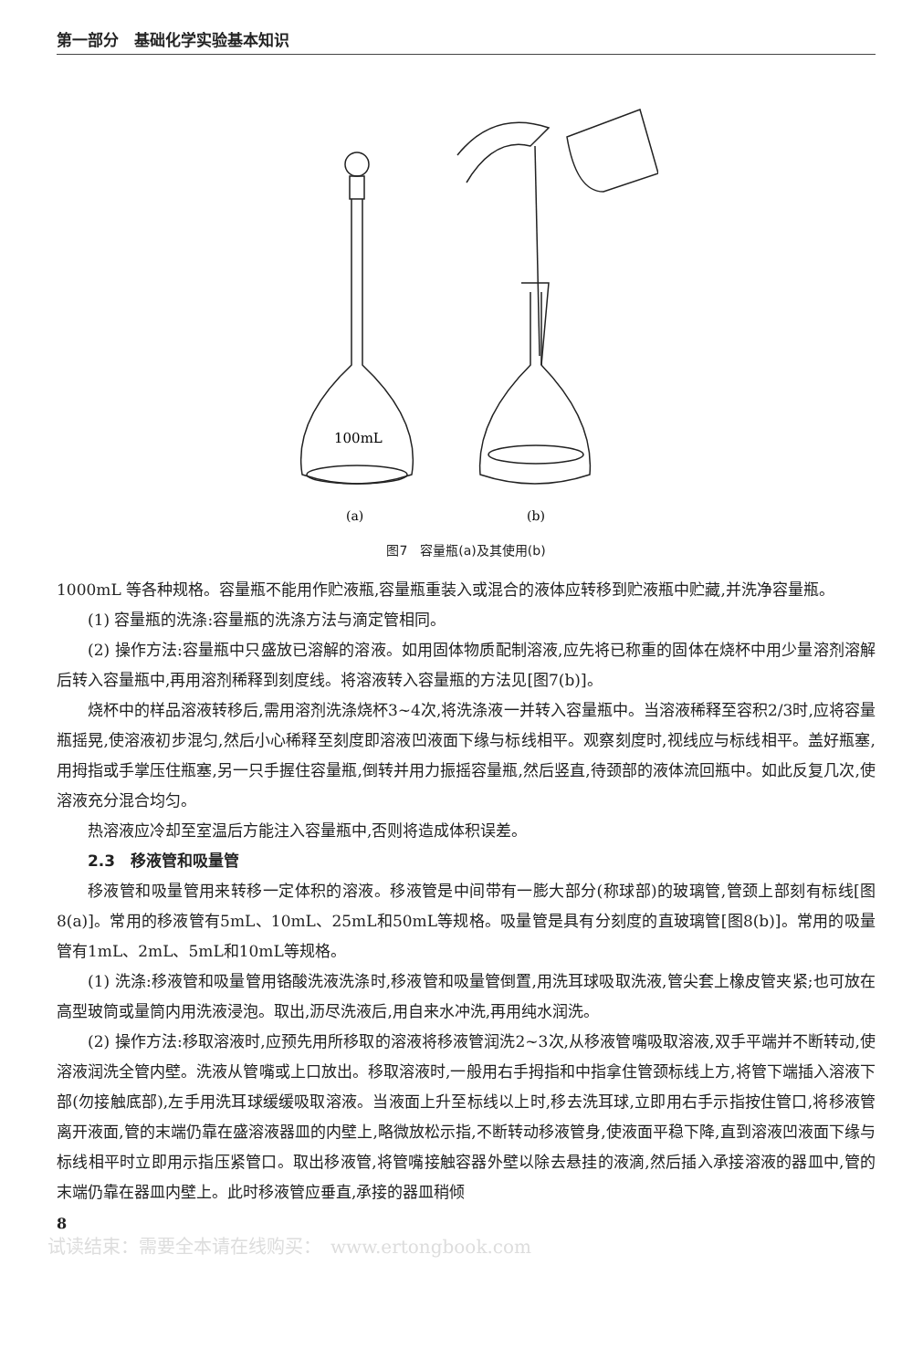第一部分　基础化学实验基本知识
100mL
(a)
(b)
图7　容量瓶(a)及其使用(b)
1000mL 等各种规格。容量瓶不能用作贮液瓶,容量瓶重装入或混合的液体应转移到贮液瓶中贮藏,并洗净容量瓶。
(1) 容量瓶的洗涤:容量瓶的洗涤方法与滴定管相同。
(2) 操作方法:容量瓶中只盛放已溶解的溶液。如用固体物质配制溶液,应先将已称重的固体在烧杯中用少量溶剂溶解后转入容量瓶中,再用溶剂稀释到刻度线。将溶液转入容量瓶的方法见[图7(b)]。
烧杯中的样品溶液转移后,需用溶剂洗涤烧杯3~4次,将洗涤液一并转入容量瓶中。当溶液稀释至容积2/3时,应将容量瓶摇晃,使溶液初步混匀,然后小心稀释至刻度即溶液凹液面下缘与标线相平。观察刻度时,视线应与标线相平。盖好瓶塞,用拇指或手掌压住瓶塞,另一只手握住容量瓶,倒转并用力振摇容量瓶,然后竖直,待颈部的液体流回瓶中。如此反复几次,使溶液充分混合均匀。
热溶液应冷却至室温后方能注入容量瓶中,否则将造成体积误差。
2.3　移液管和吸量管
移液管和吸量管用来转移一定体积的溶液。移液管是中间带有一膨大部分(称球部)的玻璃管,管颈上部刻有标线[图8(a)]。常用的移液管有5mL、10mL、25mL和50mL等规格。吸量管是具有分刻度的直玻璃管[图8(b)]。常用的吸量管有1mL、2mL、5mL和10mL等规格。
(1) 洗涤:移液管和吸量管用铬酸洗液洗涤时,移液管和吸量管倒置,用洗耳球吸取洗液,管尖套上橡皮管夹紧;也可放在高型玻筒或量筒内用洗液浸泡。取出,沥尽洗液后,用自来水冲洗,再用纯水润洗。
(2) 操作方法:移取溶液时,应预先用所移取的溶液将移液管润洗2~3次,从移液管嘴吸取溶液,双手平端并不断转动,使溶液润洗全管内壁。洗液从管嘴或上口放出。移取溶液时,一般用右手拇指和中指拿住管颈标线上方,将管下端插入溶液下部(勿接触底部),左手用洗耳球缓缓吸取溶液。当液面上升至标线以上时,移去洗耳球,立即用右手示指按住管口,将移液管离开液面,管的末端仍靠在盛溶液器皿的内壁上,略微放松示指,不断转动移液管身,使液面平稳下降,直到溶液凹液面下缘与标线相平时立即用示指压紧管口。取出移液管,将管嘴接触容器外壁以除去悬挂的液滴,然后插入承接溶液的器皿中,管的末端仍靠在器皿内壁上。此时移液管应垂直,承接的器皿稍倾
8
试读结束：需要全本请在线购买：　www.ertongbook.com